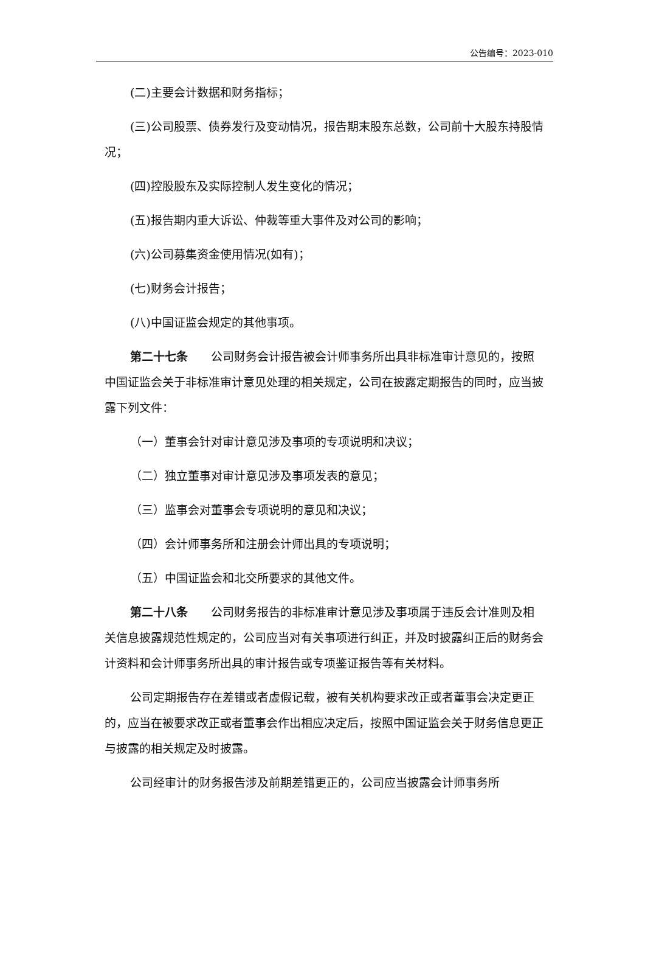公告编号：2023-010
(二)主要会计数据和财务指标；
(三)公司股票、债券发行及变动情况，报告期末股东总数，公司前十大股东持股情况；
(四)控股股东及实际控制人发生变化的情况；
(五)报告期内重大诉讼、仲裁等重大事件及对公司的影响；
(六)公司募集资金使用情况(如有)；
(七)财务会计报告；
(八)中国证监会规定的其他事项。
第二十七条　　公司财务会计报告被会计师事务所出具非标准审计意见的，按照中国证监会关于非标准审计意见处理的相关规定，公司在披露定期报告的同时，应当披露下列文件：
（一）董事会针对审计意见涉及事项的专项说明和决议；
（二）独立董事对审计意见涉及事项发表的意见；
（三）监事会对董事会专项说明的意见和决议；
（四）会计师事务所和注册会计师出具的专项说明；
（五）中国证监会和北交所要求的其他文件。
第二十八条　　公司财务报告的非标准审计意见涉及事项属于违反会计准则及相关信息披露规范性规定的，公司应当对有关事项进行纠正，并及时披露纠正后的财务会计资料和会计师事务所出具的审计报告或专项鉴证报告等有关材料。
公司定期报告存在差错或者虚假记载，被有关机构要求改正或者董事会决定更正的，应当在被要求改正或者董事会作出相应决定后，按照中国证监会关于财务信息更正与披露的相关规定及时披露。
公司经审计的财务报告涉及前期差错更正的，公司应当披露会计师事务所